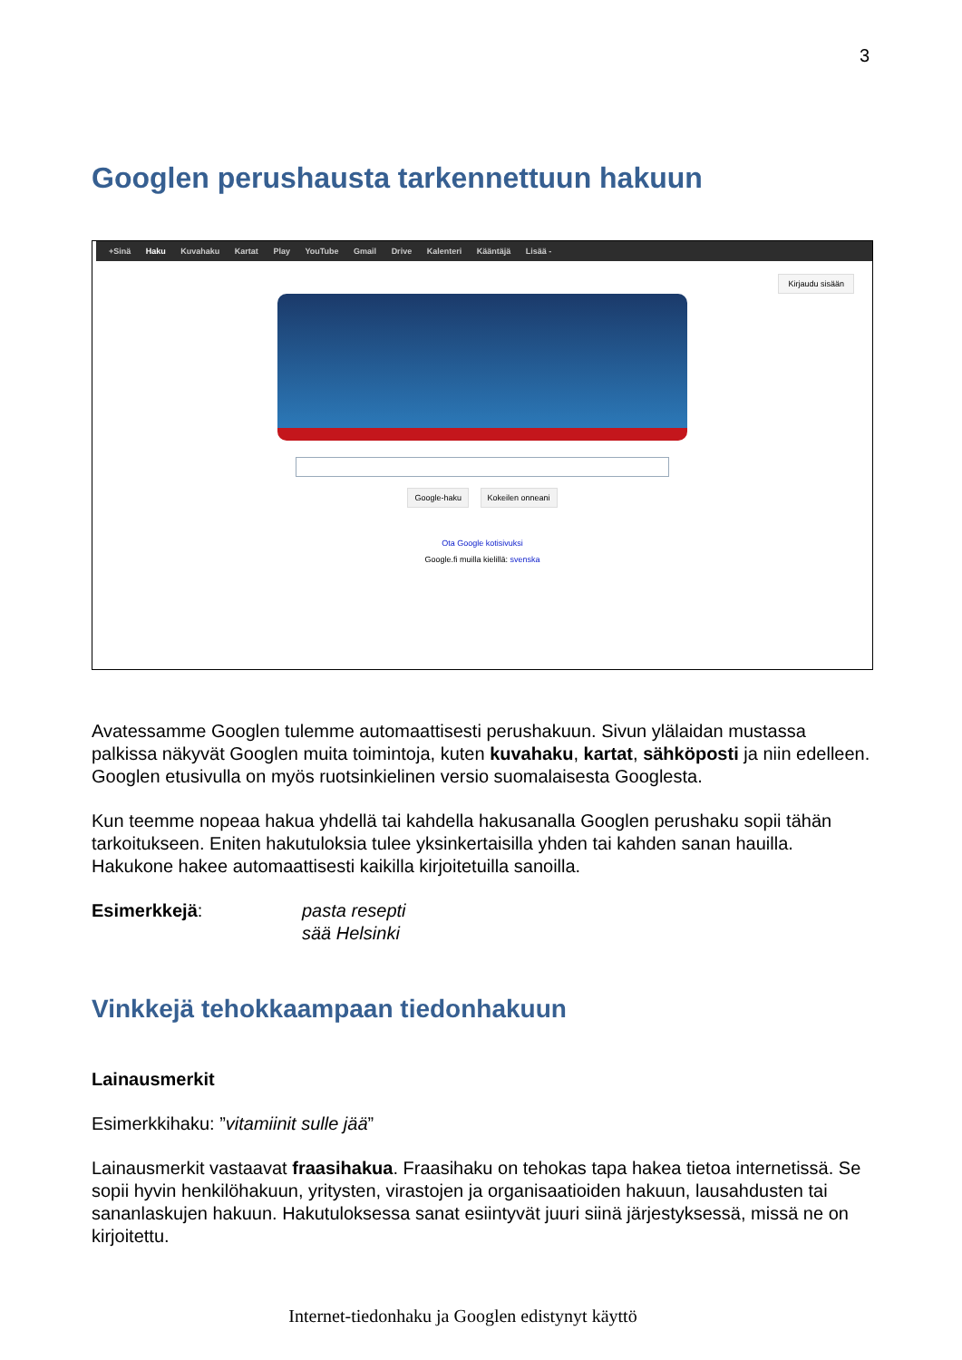3
Googlen perushausta tarkennettuun hakuun
+Sinä Haku Kuvahaku Kartat Play YouTube Gmail Drive Kalenteri Kääntäjä Lisää -
Kirjaudu sisään
Google-haku Kokeilen onneani
Ota Google kotisivuksi
Google.fi muilla kielillä: svenska
Avatessamme Googlen tulemme automaattisesti perushakuun. Sivun ylälaidan mustassa palkissa näkyvät Googlen muita toimintoja, kuten kuvahaku, kartat, sähköposti ja niin edelleen. Googlen etusivulla on myös ruotsinkielinen versio suomalaisesta Googlesta.
Kun teemme nopeaa hakua yhdellä tai kahdella hakusanalla Googlen perushaku sopii tähän tarkoitukseen. Eniten hakutuloksia tulee yksinkertaisilla yhden tai kahden sanan hauilla. Hakukone hakee automaattisesti kaikilla kirjoitetuilla sanoilla.
Esimerkkejä: pasta resepti
sää Helsinki
Vinkkejä tehokkaampaan tiedonhakuun
Lainausmerkit
Esimerkkihaku: ”vitamiinit sulle jää”
Lainausmerkit vastaavat fraasihakua. Fraasihaku on tehokas tapa hakea tietoa internetissä. Se sopii hyvin henkilöhakuun, yritysten, virastojen ja organisaatioiden hakuun, lausahdusten tai sananlaskujen hakuun. Hakutuloksessa sanat esiintyvät juuri siinä järjestyksessä, missä ne on kirjoitettu.
Internet-tiedonhaku ja Googlen edistynyt käyttö